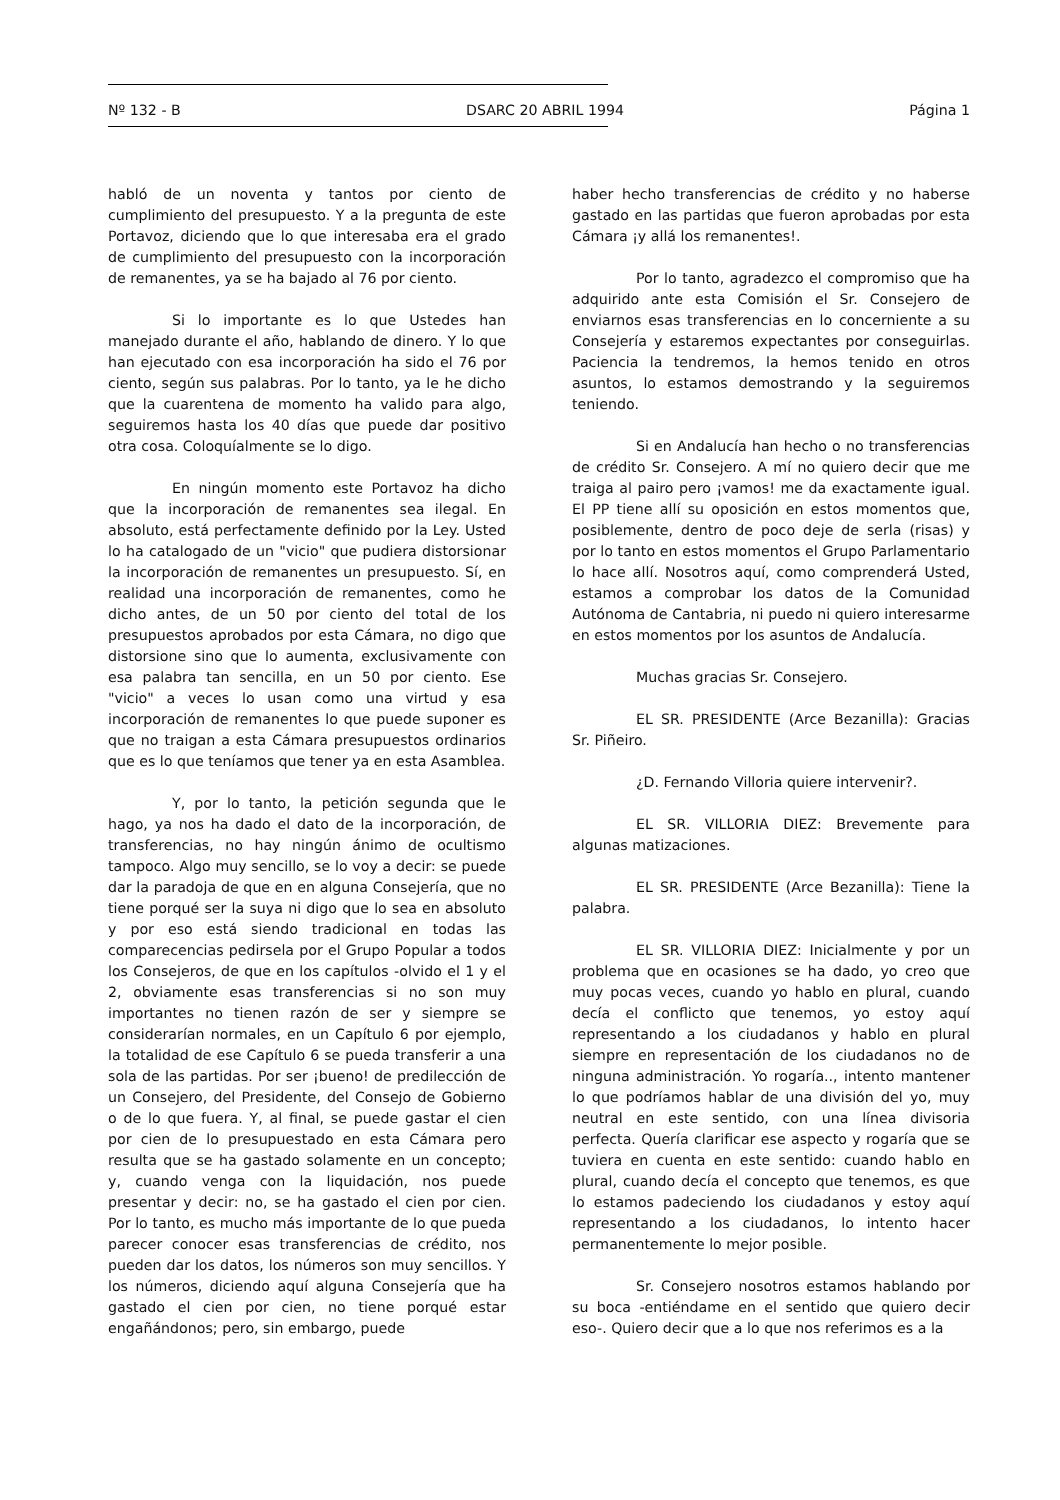Nº 132 - B DSARC 20 ABRIL 1994 Página 1
habló de un noventa y tantos por ciento de cumplimiento del presupuesto. Y a la pregunta de este Portavoz, diciendo que lo que interesaba era el grado de cumplimiento del presupuesto con la incorporación de remanentes, ya se ha bajado al 76 por ciento.
Si lo importante es lo que Ustedes han manejado durante el año, hablando de dinero. Y lo que han ejecutado con esa incorporación ha sido el 76 por ciento, según sus palabras. Por lo tanto, ya le he dicho que la cuarentena de momento ha valido para algo, seguiremos hasta los 40 días que puede dar positivo otra cosa. Coloquíalmente se lo digo.
En ningún momento este Portavoz ha dicho que la incorporación de remanentes sea ilegal. En absoluto, está perfectamente definido por la Ley. Usted lo ha catalogado de un "vicio" que pudiera distorsionar la incorporación de remanentes un presupuesto. Sí, en realidad una incorporación de remanentes, como he dicho antes, de un 50 por ciento del total de los presupuestos aprobados por esta Cámara, no digo que distorsione sino que lo aumenta, exclusivamente con esa palabra tan sencilla, en un 50 por ciento. Ese "vicio" a veces lo usan como una virtud y esa incorporación de remanentes lo que puede suponer es que no traigan a esta Cámara presupuestos ordinarios que es lo que teníamos que tener ya en esta Asamblea.
Y, por lo tanto, la petición segunda que le hago, ya nos ha dado el dato de la incorporación, de transferencias, no hay ningún ánimo de ocultismo tampoco. Algo muy sencillo, se lo voy a decir: se puede dar la paradoja de que en en alguna Consejería, que no tiene porqué ser la suya ni digo que lo sea en absoluto y por eso está siendo tradicional en todas las comparecencias pedirsela por el Grupo Popular a todos los Consejeros, de que en los capítulos -olvido el 1 y el 2, obviamente esas transferencias si no son muy importantes no tienen razón de ser y siempre se considerarían normales, en un Capítulo 6 por ejemplo, la totalidad de ese Capítulo 6 se pueda transferir a una sola de las partidas. Por ser ¡bueno! de predilección de un Consejero, del Presidente, del Consejo de Gobierno o de lo que fuera. Y, al final, se puede gastar el cien por cien de lo presupuestado en esta Cámara pero resulta que se ha gastado solamente en un concepto; y, cuando venga con la liquidación, nos puede presentar y decir: no, se ha gastado el cien por cien. Por lo tanto, es mucho más importante de lo que pueda parecer conocer esas transferencias de crédito, nos pueden dar los datos, los números son muy sencillos. Y los números, diciendo aquí alguna Consejería que ha gastado el cien por cien, no tiene porqué estar engañándonos; pero, sin embargo, puede
haber hecho transferencias de crédito y no haberse gastado en las partidas que fueron aprobadas por esta Cámara ¡y allá los remanentes!.
Por lo tanto, agradezco el compromiso que ha adquirido ante esta Comisión el Sr. Consejero de enviarnos esas transferencias en lo concerniente a su Consejería y estaremos expectantes por conseguirlas. Paciencia la tendremos, la hemos tenido en otros asuntos, lo estamos demostrando y la seguiremos teniendo.
Si en Andalucía han hecho o no transferencias de crédito Sr. Consejero. A mí no quiero decir que me traiga al pairo pero ¡vamos! me da exactamente igual. El PP tiene allí su oposición en estos momentos que, posiblemente, dentro de poco deje de serla (risas) y por lo tanto en estos momentos el Grupo Parlamentario lo hace allí. Nosotros aquí, como comprenderá Usted, estamos a comprobar los datos de la Comunidad Autónoma de Cantabria, ni puedo ni quiero interesarme en estos momentos por los asuntos de Andalucía.
Muchas gracias Sr. Consejero.
EL SR. PRESIDENTE (Arce Bezanilla): Gracias Sr. Piñeiro.
¿D. Fernando Villoria quiere intervenir?.
EL SR. VILLORIA DIEZ: Brevemente para algunas matizaciones.
EL SR. PRESIDENTE (Arce Bezanilla): Tiene la palabra.
EL SR. VILLORIA DIEZ: Inicialmente y por un problema que en ocasiones se ha dado, yo creo que muy pocas veces, cuando yo hablo en plural, cuando decía el conflicto que tenemos, yo estoy aquí representando a los ciudadanos y hablo en plural siempre en representación de los ciudadanos no de ninguna administración. Yo rogaría.., intento mantener lo que podríamos hablar de una división del yo, muy neutral en este sentido, con una línea divisoria perfecta. Quería clarificar ese aspecto y rogaría que se tuviera en cuenta en este sentido: cuando hablo en plural, cuando decía el concepto que tenemos, es que lo estamos padeciendo los ciudadanos y estoy aquí representando a los ciudadanos, lo intento hacer permanentemente lo mejor posible.
Sr. Consejero nosotros estamos hablando por su boca -entiéndame en el sentido que quiero decir eso-. Quiero decir que a lo que nos referimos es a la